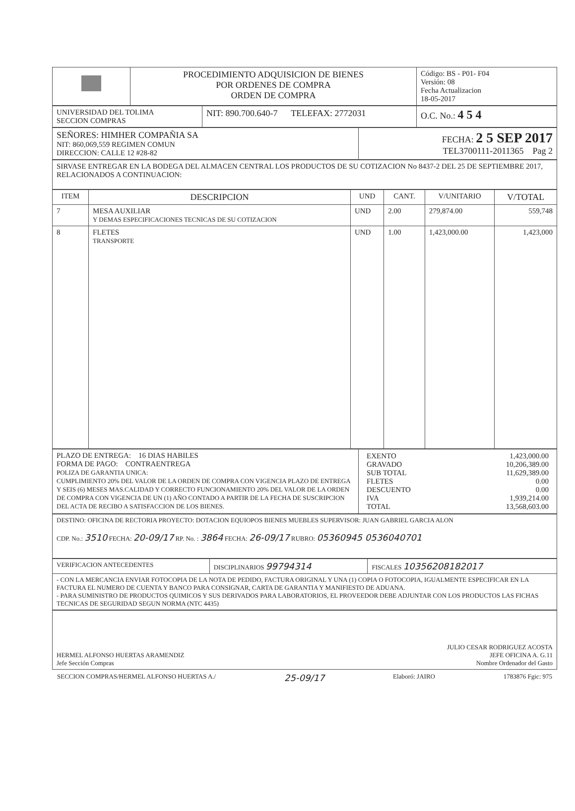| | PROCEDIMIENTO ADQUISICION DE BIENES POR ORDENES DE COMPRA ORDEN DE COMPRA | Código: BS - P01- F04 Versión: 08 Fecha Actualizacion 18-05-2017 |
| UNIVERSIDAD DEL TOLIMA SECCION COMPRAS | NIT: 890.700.640-7 TELEFAX: 2772031 | O.C. No.: 4 5 4 |
| SEÑORES: HIMHER COMPAÑIA SA NIT: 860,069,559 REGIMEN COMUN DIRECCION: CALLE 12 #28-82 | FECHA: 2 5 SEP 2017 TEL3700111-2011365 Pag 2 |
| SIRVASE ENTREGAR EN LA BODEGA DEL ALMACEN CENTRAL LOS PRODUCTOS DE SU COTIZACION No 8437-2 DEL 25 DE SEPTIEMBRE 2017, RELACIONADOS A CONTINUACION: |
| ITEM | DESCRIPCION | UND | CANT. | V/UNITARIO | V/TOTAL |
| --- | --- | --- | --- | --- | --- |
| 7 | MESA AUXILIAR Y DEMAS ESPECIFICACIONES TECNICAS DE SU COTIZACION | UND | 2.00 | 279,874.00 | 559,748 |
| 8 | FLETES TRANSPORTE | UND | 1.00 | 1,423,000.00 | 1,423,000 |
| PLAZO DE ENTREGA: 16 DIAS HABILES FORMA DE PAGO: CONTRAENTREGA POLIZA DE GARANTIA UNICA: CUMPLIMIENTO 20% DEL VALOR DE LA ORDEN DE COMPRA CON VIGENCIA PLAZO DE ENTREGA Y SEIS (6) MESES MAS.CALIDAD Y CORRECTO FUNCIONAMIENTO 20% DEL VALOR DE LA ORDEN DE COMPRA CON VIGENCIA DE UN (1) AÑO CONTADO A PARTIR DE LA FECHA DE SUSCRIPCION DEL ACTA DE RECIBO A SATISFACCION DE LOS BIENES. | / EXENTO GRAVADO SUB TOTAL FLETES DESCUENTO IVA TOTAL / 1,423,000.00 10,206,389.00 11,629,389.00 0.00 0.00 1,939,214.00 13,568,603.00 / |
| DESTINO: OFICINA DE RECTORIA PROYECTO: DOTACION EQUIOPOS BIENES MUEBLES SUPERVISOR: JUAN GABRIEL GARCIA ALON CDP. No.: 3510 FECHA: 20-09/17 RP. No. : 3864 FECHA: 26-09/17 RUBRO: 05360945 0536040701 |
| VERIFICACION ANTECEDENTES | DISCIPLINARIOS 99794314 | FISCALES 10356208182017 |
| - CON LA MERCANCIA ENVIAR FOTOCOPIA DE LA NOTA DE PEDIDO, FACTURA ORIGINAL Y UNA (1) COPIA O FOTOCOPIA, IGUALMENTE ESPECIFICAR EN LA FACTURA EL NUMERO DE CUENTA Y BANCO PARA CONSIGNAR, CARTA DE GARANTIA Y MANIFIESTO DE ADUANA. - PARA SUMINISTRO DE PRODUCTOS QUIMICOS Y SUS DERIVADOS PARA LABORATORIOS, EL PROVEEDOR DEBE ADJUNTAR CON LOS PRODUCTOS LAS FICHAS TECNICAS DE SEGURIDAD SEGUN NORMA (NTC 4435) | | |
| HERMEL ALFONSO HUERTAS ARAMENDIZ Jefe Sección Compras | JULIO CESAR RODRIGUEZ ACOSTA JEFE OFICINA A. G.11 Nombre Ordenador del Gasto |
SECCION COMPRAS/HERMEL ALFONSO HUERTAS A./ 25-09/17 Elaboró: JAIRO 1783876 Fgic: 975